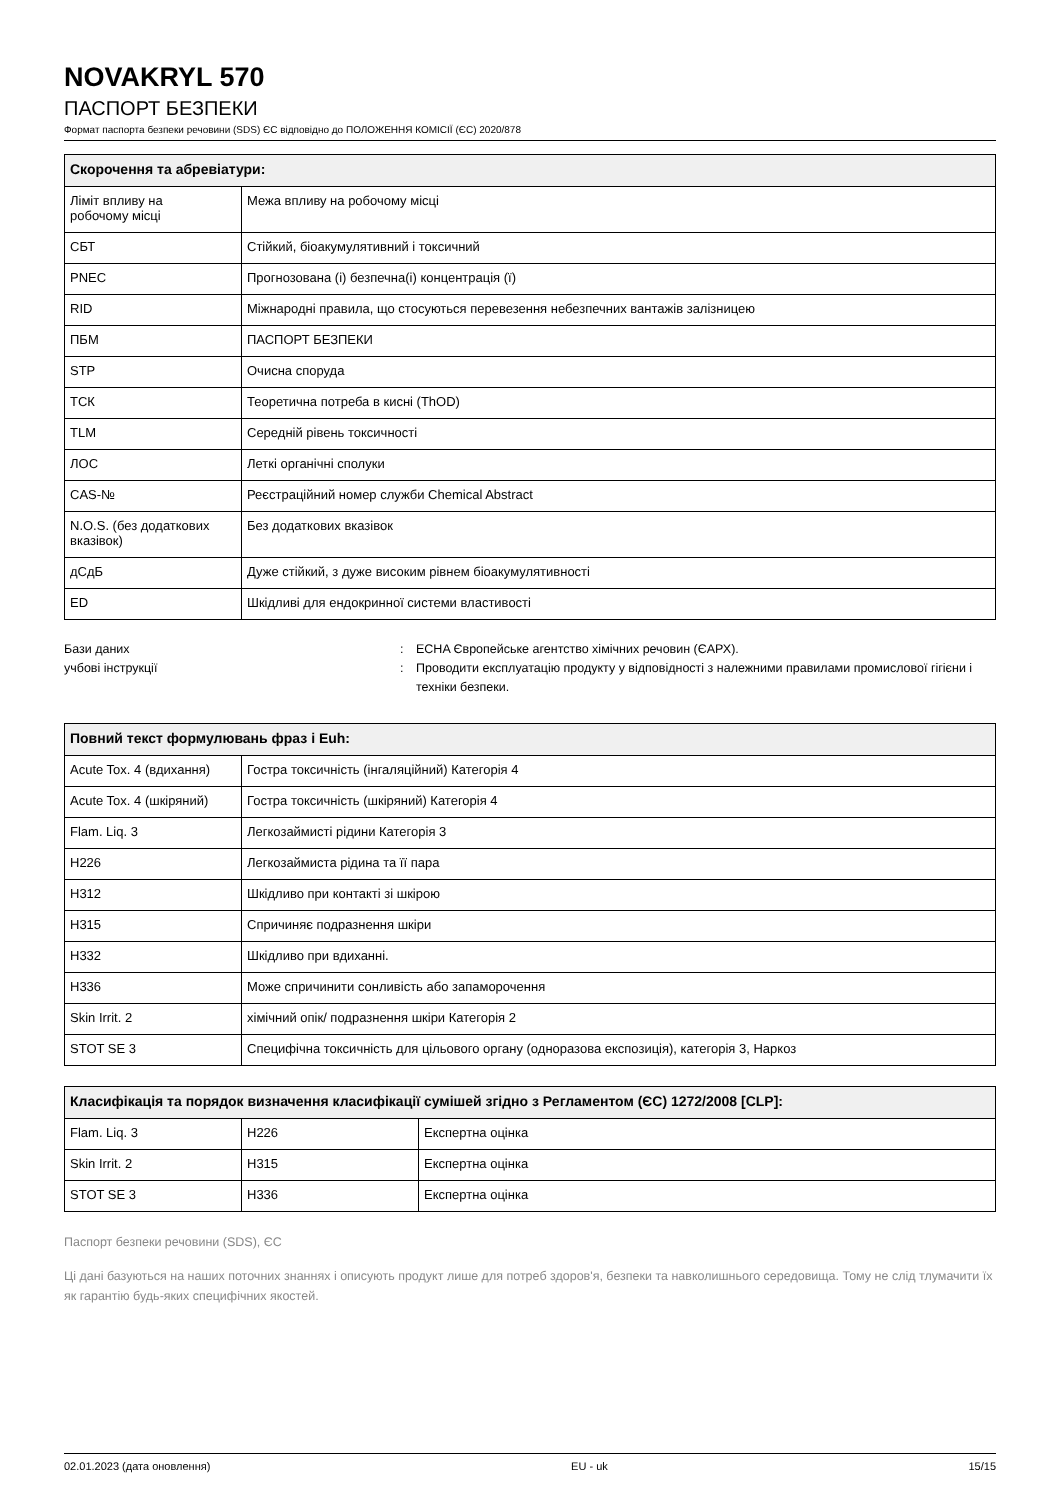NOVAKRYL 570
ПАСПОРТ БЕЗПЕКИ
Формат паспорта безпеки речовини (SDS) ЄС відповідно до ПОЛОЖЕННЯ КОМІСІЇ (ЄС) 2020/878
| Скорочення та абревіатури: | |
| --- | --- |
| Ліміт впливу на робочому місці | Межа впливу на робочому місці |
| СБТ | Стійкий, біоакумулятивний і токсичний |
| PNEC | Прогнозована (і) безпечна(і) концентрація (ї) |
| RID | Міжнародні правила, що стосуються перевезення небезпечних вантажів залізницею |
| ПБМ | ПАСПОРТ БЕЗПЕКИ |
| STP | Очисна споруда |
| ТСК | Теоретична потреба в кисні (ThOD) |
| TLM | Середній рівень токсичності |
| ЛОС | Леткі органічні сполуки |
| CAS-№ | Реєстраційний номер служби Chemical Abstract |
| N.O.S. (без додаткових вказівок) | Без додаткових вказівок |
| дСдБ | Дуже стійкий, з дуже високим рівнем біоакумулятивності |
| ED | Шкідливі для ендокринної системи властивості |
Бази даних : ECHA Європейське агентство хімічних речовин (ЄАРХ).
учбові інструкції : Проводити експлуатацію продукту у відповідності з належними правилами промислової гігієни і техніки безпеки.
| Повний текст формулювань фраз і Euh: | |
| --- | --- |
| Acute Tox. 4 (вдихання) | Гостра токсичність (інгаляційний) Категорія 4 |
| Acute Tox. 4 (шкіряний) | Гостра токсичність (шкіряний) Категорія 4 |
| Flam. Liq. 3 | Легкозаймисті рідини Категорія 3 |
| H226 | Легкозаймиста рідина та її пара |
| H312 | Шкідливо при контакті зі шкірою |
| H315 | Спричиняє подразнення шкіри |
| H332 | Шкідливо при вдиханні. |
| H336 | Може спричинити сонливість або запаморочення |
| Skin Irrit. 2 | хімічний опік/ подразнення шкіри Категорія 2 |
| STOT SE 3 | Специфічна токсичність для цільового органу (одноразова експозиція), категорія 3, Наркоз |
| Класифікація та порядок визначення класифікації сумішей згідно з Регламентом (ЄС) 1272/2008 [CLP]: | | |
| --- | --- | --- |
| Flam. Liq. 3 | H226 | Експертна оцінка |
| Skin Irrit. 2 | H315 | Експертна оцінка |
| STOT SE 3 | H336 | Експертна оцінка |
Паспорт безпеки речовини (SDS), ЄС
Ці дані базуються на наших поточних знаннях і описують продукт лише для потреб здоров'я, безпеки та навколишнього середовища. Тому не слід тлумачити їх як гарантію будь-яких специфічних якостей.
02.01.2023 (дата оновлення) EU - uk 15/15